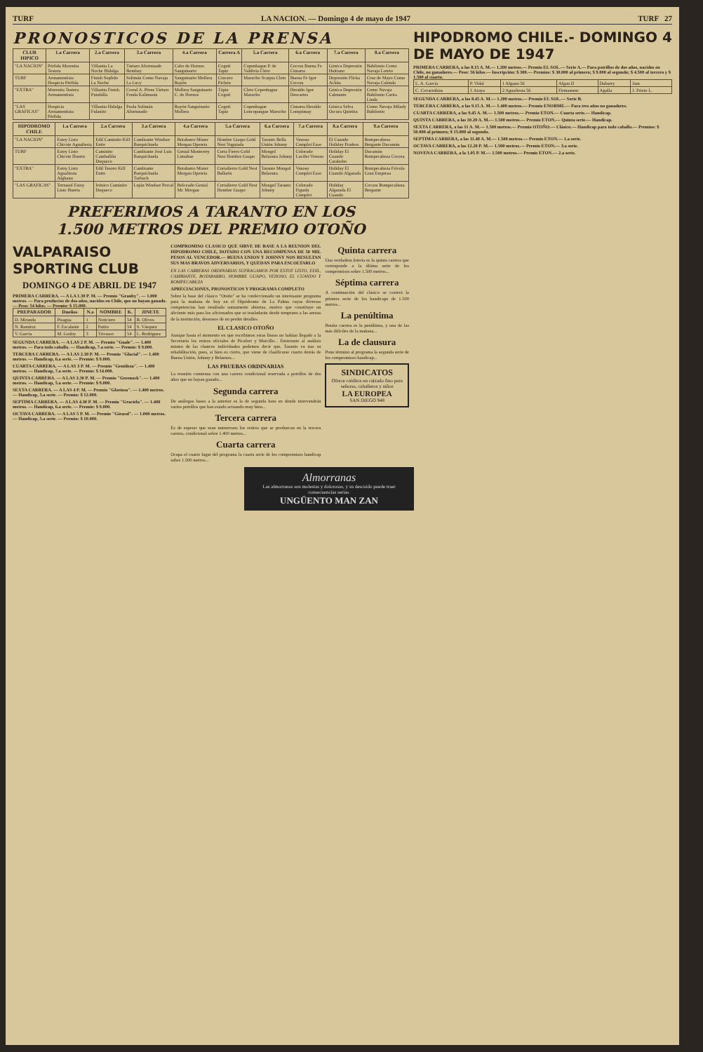TURF LA NACION. — Domingo 4 de mayo de 1947 TURF 27
PRONOSTICOS DE LA PRENSA
| CLUB HIPICO | 1.a Carrera | 2.a Carrera | 3.a Carrera | 4.a Carrera | Carrera A | 5.a Carrera | 6.a Carrera | 7.a Carrera | 8.a Carrera |
| --- | --- | --- | --- | --- | --- | --- | --- | --- | --- |
| "LA NACION" | Pérfida Morenita Testera | Villanita La Noche Hidalga | Tártaro Afortunado Bombay | Cabo de Hornos Sanguinario | Cogotí Tapiz | Copenhague P. de Valdivia Cleto | Cocora Buena Fe Cimarra | Gónica Depresión Haitiano | Babilonio Como Navaja Loreto |
| TURF | Armamentista Hospicia Pérfida | Finish Soplido La Noche | Solimán Como Navaja La Lucy | Sanguinario Mollera Rayón | Crucero Pichón | Marucho Scarpia Cleto | Buena Fe Igor Cocora | Depresión Flicka Achita | Cruz de Mayo Como Navaja Calenda |
| "EXTRA" | Morenita Testera Armamentista | Villanita Finish Purahilla | Corral A. Pérez Tártaro Fonda Kalimasin | Mollera Sanguinario C. de Hornos | Tápiz Cogotí | Cleto Copenhague Marucho | Heraldo Igor Descartes | Gónica Depresión Calmante | Como Navaja Babilonio Carita Linda |
| "LAS GRAFICAS" | Hospicia Armamentista Pérfida | Villanita Hidalga Fulanito | Paola Solimán Afortunado | Rayón Sanguinario Mollera | Cogotí Tapiz | Copenhague Loncopangue Marucho | Cimarra Heraldo Lonquimay | Gónica Selva Oscura Quietita | Como Navaja Milady Babilonio |
| HIPODROMO CHILE | 1.a Carrera | 2.a Carrera | 3.a Carrera | 4.a Carrera | 5.a Carrera | 6.a Carrera | 7.a Carrera | 8.a Carrera | 9.a Carrera |
| --- | --- | --- | --- | --- | --- | --- | --- | --- | --- |
| "LA NACION" | Estoy Listo Chicote Aguafiesta | Edil Caminito Kiff Entte | Cambiante Windsor Barquichuela | Botabarro Mister Morgan Opereta | Hombre Guapo Gold Nest Yuguiada | Taranto Bella Unión Johnny | Venoso Complot Esso | El Cuando Holiday Pradera | Rompecabeza Bergante Ducamán |
| TURF | Estoy Listo Chicote Huerto | Caminito Cambullón Duqueco | Cambiante José Luis Barquichuela | Genial Monterrey Limahue | Corta Fierro Gold Nest Hombre Guapo | Mongol Belaoura Johnny | Colorado Lucifer Venoso | Holiday El Cuando Carabobo | Ducamán Rompecabeza Cocora |
| "EXTRA" | Estoy Listo Aguafiesta Afghano | Edil Tesoro Kiff Entte | Cambiante Barquichuela Tarbuch | Botabarro Mister Morgan Opereta | Cortafierro Gold Nest Ballarín | Taranto Mongol Belaoura | Venoso Complot Esso | Holiday El Cuando Algarada | Rompecabeza Frívola Gran Empresa |
| "LAS GRAFICAS" | Tornasol Estoy Listo Huerta | Irónico Caminito Duqueco | Luján Windsor Percal | Bolceado Genial Mr. Morgan | Cortafierro Gold Nest Hombre Guapo | Mongol Taranto Johnny | Colorado Figurín Complot | Holiday Algarada El Cuando | Cocora Rompecabeza Bergante |
PREFERIMOS A TARANTO EN LOS
1.500 METROS DEL PREMIO OTOÑO
VALPARAISO SPORTING CLUB
DOMINGO 4 DE ABRIL DE 1947
PRIMERA CARRERA. — A LA 1.30 P. M. — Premio "Granby". — 1.000 metros. — Para productos de dos años, nacidos en Chile, que no hayan ganado. — Peso: 54 kilos. — Premio: $ 15.000.
| PREPARADOR | Dueños | N.o | NOMBRE | K. | JINETE |
| --- | --- | --- | --- | --- | --- |
| D. Miranda | Pisagua | 1 | Noticiero | 54 | R. Olivos |
| N. Ramírez | F. Escalante | 2 | Patito | 54 | S. Vásquez |
| V. García | M. Godoy | 3 | Trivasso | 54 | L. Rodríguez |
SEGUNDA CARRERA. — A LAS 2 P. M. — Premio "Guale". — 1.400 metros. — Para todo caballo. — Handicap, 7.a serie. — Premio: $ 9.000.
TERCERA CARRERA. — A LAS 2.30 P. M. — Premio "Glacial". — 1.400 metros. — Handicap, 6.a serie. — Premio: $ 9.000.
CUARTA CARRERA. — A LAS 3 P. M. — Premio "Gentileza". — 1.400 metros. — Handicap, 7.a serie. — Premio: $ 14.000.
QUINTA CARRERA. — A LAS 3.30 P. M. — Premio "Greenock". — 1.400 metros. — Handicap, 5.a serie. — Premio: $ 9.000.
SEXTA CARRERA. — A LAS 4 P. M. — Premio "Gloriosa". — 1.400 metros. — Handicap, 5.a serie. — Premio: $ 12.000.
SEPTIMA CARRERA. — A LAS 4.30 P. M. — Premio "Graciela". — 1.400 metros. — Handicap, 6.a serie. — Premio: $ 9.000.
OCTAVA CARRERA. — A LAS 5 P. M. — Premio "Girasol". — 1.000 metros. — Handicap, 5.a serie. — Premio: $ 10.000.
COMPROMISO CLASICO QUE SIRVE DE BASE A LA REUNION DEL HIPODROMO CHILE, DOTADO CON UNA RECOMPENSA DE 50 MIL PESOS AL VENCEDOR.— BUENA UNION Y JOHNNY NOS RESULTAN SUS MAS BRAVOS ADVERSARIOS, Y QUEDAN PARA ESCOLTARLO
EN LAS CARRERAS ORDINARIAS SUFRAGAMOS POR ESTOY LISTO, EDIL, CAMBIANTE, BOTABARRO, HOMBRE GUAPO, VENOSO, EL CUANDO Y ROMPECABEZA
APRECIACIONES, PRONOSTICOS Y PROGRAMA COMPLETO
Sobre la base del clásico "Otoño" se ha confeccionado un interesante programa para la mañana de hoy en el Hipódromo de La Palma cuyas diversas competencias han resultado sumamente abiertas, motivo que constituye un aliciente más para los aficionados que se trasladarán desde temprano a las arenas de la institución, deseosos de no perder detalles.
EL CLASICO OTOÑO
Aunque hasta el momento en que escribimos estas líneas no habían llegado a la Secretaría los retiros oficiales de Picafort y Maicillo... Entretanto al análisis mismo de las chances individuales podemos decir que, Taranto va tras su rehabilitación, pues, si bien es cierto, que viene de clasificarse cuarto detrás de Buena Unión, Johnny y Belaoura...
LAS PRUEBAS ORDINARIAS
La reunión comienza con una carrera condicional reservada a potrillos de dos años que no hayan ganado...
Segunda carrera
De análogas bases a la anterior es la de segunda hora en donde intervendrán varios potrillos que han estado actuando muy bien...
Tercera carrera
Es de esperar que sean numerosos los retiros que se produzcan en la tercera carrera, condicional sobre 1.400 metros...
Cuarta carrera
Ocupa el cuarto lugar del programa la cuarta serie de los compromisos handicap sobre 1.500 metros...
Quinta carrera
Una verdadera lotería es la quinta carrera que corresponde a la última serie de los compromisos sobre 1.500 metros...
Séptima carrera
A continuación del clásico se correrá la primera serie de los handicaps de 1.500 metros...
La penúltima
Bonita carrera es la penúltima, y una de las más difíciles de la mañana...
La de clausura
Pone término al programa la segunda serie de los compromisos handicap...
SINDICATOS
Ofrece créditos en calzado fino para señoras, caballeros y niños
LA EUROPEA
SAN DIEGO 948
Almorranas
Las almorranas son molestas y dolorosas, y su descuido puede traer consecuencias serias.
UNGÜENTO MAN ZAN
HIPODROMO CHILE.- DOMINGO 4 DE MAYO DE 1947
PRIMERA CARRERA, a las 8.15 A. M.— 1.200 metros.— Premio EL SOL.— Serie A.— Para potrillos de dos años, nacidos en Chile, no ganadores.— Peso: 56 kilos.— Inscripción: $ 300.— Premios: $ 30.000 al primero; $ 9.000 al segundo; $ 4.500 al tercero y $ 1.500 al cuarto.
| L. A. García | P. Vidal | 1 Afgano 56 | Afgan II | Dubarry | Jam |
| C. Covarrubias | J. Araya | 2 Aguafiesta 56 | Firmament | Agulla | J. Prieto L. |
SEGUNDA CARRERA, a las 8.45 A. M.— 1.200 metros.— Premio EL SOL.— Serie B.
TERCERA CARRERA, a las 9.15 A. M.— 1.400 metros.— Premio ENORME.— Para tres años no ganadores.
CUARTA CARRERA, a las 9.45 A. M.— 1.500 metros.— Premio ETON.— Cuarta serie.— Handicap.
QUINTA CARRERA, a las 10.20 A. M.— 1.500 metros.— Premio ETON.— Quinta serie.— Handicap.
SEXTA CARRERA, a las 11 A. M.— 1.500 metros.— Premio OTOÑO.— Clásico.— Handicap para todo caballo.— Premios: $ 50.000 al primero; $ 15.000 al segundo.
SEPTIMA CARRERA, a las 11.40 A. M.— 1.500 metros.— Premio ETON.— 1.a serie.
OCTAVA CARRERA, a las 12.20 P. M.— 1.500 metros.— Premio ETON.— 3.a serie.
NOVENA CARRERA, a la 1.05 P. M.— 1.500 metros.— Premio ETON.— 2.a serie.